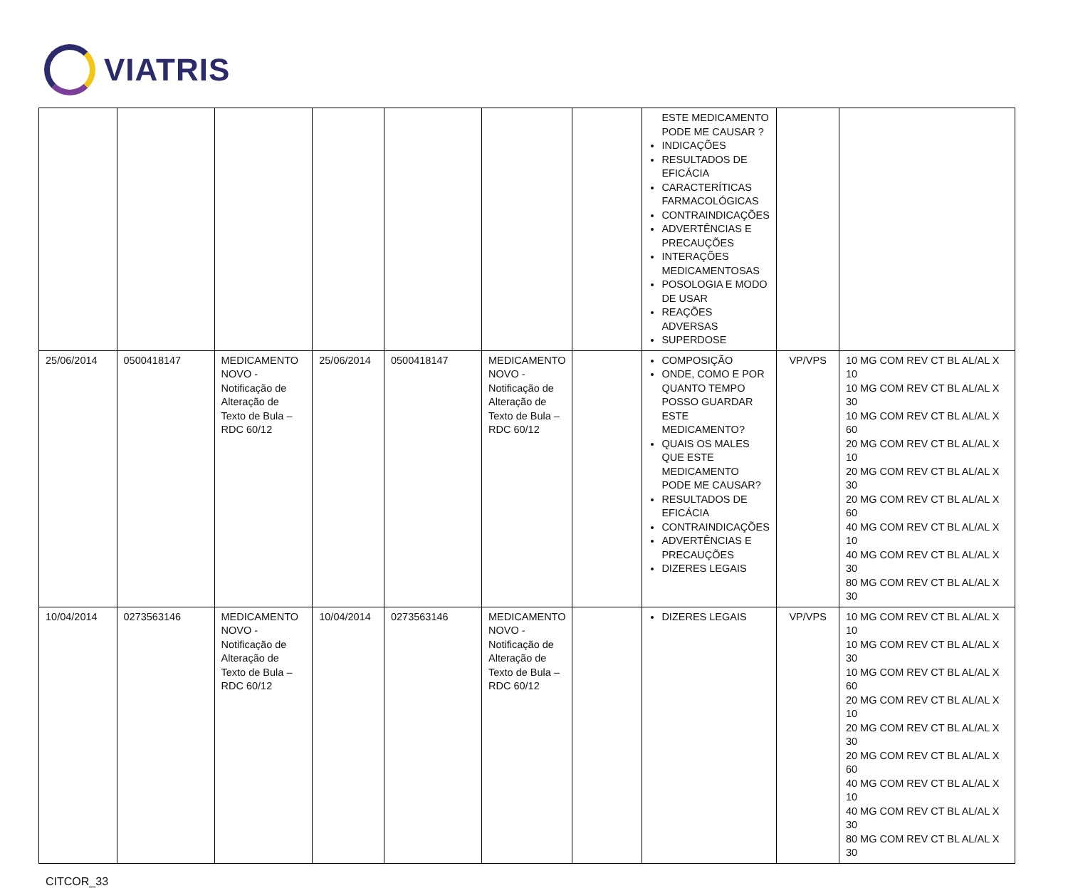VIATRIS
| | | | | | | | ESTE MEDICAMENTO PODE ME CAUSAR ? INDICAÇÕES RESULTADOS DE EFICÁCIA CARACTERÍTICAS FARMACOLÓGICAS CONTRAINDICAÇÕES ADVERTÊNCIAS E PRECAUÇÕES INTERAÇÕES MEDICAMENTOSAS POSOLOGIA E MODO DE USAR REAÇÕES ADVERSAS SUPERDOSE | | |
| 25/06/2014 | 0500418147 | MEDICAMENTO NOVO - Notificação de Alteração de Texto de Bula – RDC 60/12 | 25/06/2014 | 0500418147 | MEDICAMENTO NOVO - Notificação de Alteração de Texto de Bula – RDC 60/12 | | COMPOSIÇÃO ONDE, COMO E POR QUANTO TEMPO POSSO GUARDAR ESTE MEDICAMENTO? QUAIS OS MALES QUE ESTE MEDICAMENTO PODE ME CAUSAR? RESULTADOS DE EFICÁCIA CONTRAINDICAÇÕES ADVERTÊNCIAS E PRECAUÇÕES DIZERES LEGAIS | VP/VPS | 10 MG COM REV CT BL AL/AL X 10 10 MG COM REV CT BL AL/AL X 30 10 MG COM REV CT BL AL/AL X 60 20 MG COM REV CT BL AL/AL X 10 20 MG COM REV CT BL AL/AL X 30 20 MG COM REV CT BL AL/AL X 60 40 MG COM REV CT BL AL/AL X 10 40 MG COM REV CT BL AL/AL X 30 80 MG COM REV CT BL AL/AL X 30 |
| 10/04/2014 | 0273563146 | MEDICAMENTO NOVO - Notificação de Alteração de Texto de Bula – RDC 60/12 | 10/04/2014 | 0273563146 | MEDICAMENTO NOVO - Notificação de Alteração de Texto de Bula – RDC 60/12 | | DIZERES LEGAIS | VP/VPS | 10 MG COM REV CT BL AL/AL X 10 10 MG COM REV CT BL AL/AL X 30 10 MG COM REV CT BL AL/AL X 60 20 MG COM REV CT BL AL/AL X 10 20 MG COM REV CT BL AL/AL X 30 20 MG COM REV CT BL AL/AL X 60 40 MG COM REV CT BL AL/AL X 10 40 MG COM REV CT BL AL/AL X 30 80 MG COM REV CT BL AL/AL X 30 |
CITCOR_33